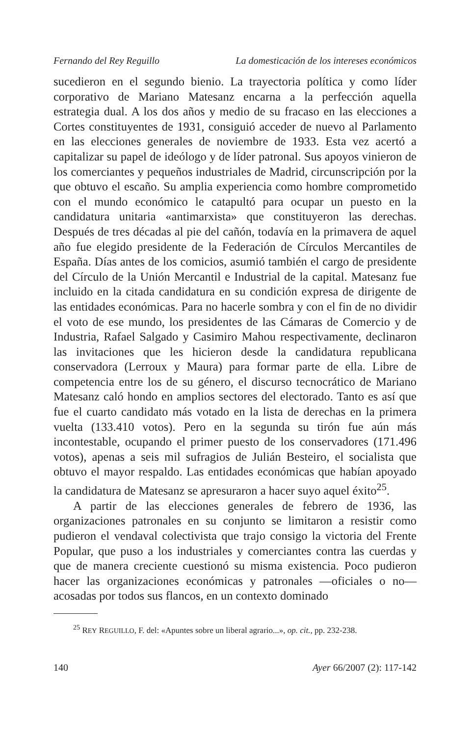Fernando del Rey Reguillo La domesticación de los intereses económicos
sucedieron en el segundo bienio. La trayectoria política y como líder corporativo de Mariano Matesanz encarna a la perfección aquella estrategia dual. A los dos años y medio de su fracaso en las elecciones a Cortes constituyentes de 1931, consiguió acceder de nuevo al Parlamento en las elecciones generales de noviembre de 1933. Esta vez acertó a capitalizar su papel de ideólogo y de líder patronal. Sus apoyos vinieron de los comerciantes y pequeños industriales de Madrid, circunscripción por la que obtuvo el escaño. Su amplia experiencia como hombre comprometido con el mundo económico le catapultó para ocupar un puesto en la candidatura unitaria «antimarxista» que constituyeron las derechas. Después de tres décadas al pie del cañón, todavía en la primavera de aquel año fue elegido presidente de la Federación de Círculos Mercantiles de España. Días antes de los comicios, asumió también el cargo de presidente del Círculo de la Unión Mercantil e Industrial de la capital. Matesanz fue incluido en la citada candidatura en su condición expresa de dirigente de las entidades económicas. Para no hacerle sombra y con el fin de no dividir el voto de ese mundo, los presidentes de las Cámaras de Comercio y de Industria, Rafael Salgado y Casimiro Mahou respectivamente, declinaron las invitaciones que les hicieron desde la candidatura republicana conservadora (Lerroux y Maura) para formar parte de ella. Libre de competencia entre los de su género, el discurso tecnocrático de Mariano Matesanz caló hondo en amplios sectores del electorado. Tanto es así que fue el cuarto candidato más votado en la lista de derechas en la primera vuelta (133.410 votos). Pero en la segunda su tirón fue aún más incontestable, ocupando el primer puesto de los conservadores (171.496 votos), apenas a seis mil sufragios de Julián Besteiro, el socialista que obtuvo el mayor respaldo. Las entidades económicas que habían apoyado la candidatura de Matesanz se apresuraron a hacer suyo aquel éxito<sup>25</sup>.
A partir de las elecciones generales de febrero de 1936, las organizaciones patronales en su conjunto se limitaron a resistir como pudieron el vendaval colectivista que trajo consigo la victoria del Frente Popular, que puso a los industriales y comerciantes contra las cuerdas y que de manera creciente cuestionó su misma existencia. Poco pudieron hacer las organizaciones económicas y patronales —oficiales o no— acosadas por todos sus flancos, en un contexto dominado
<sup>25</sup> REY REGUILLO, F. del: «Apuntes sobre un liberal agrario...», op. cit., pp. 232-238.
140 Ayer 66/2007 (2): 117-142